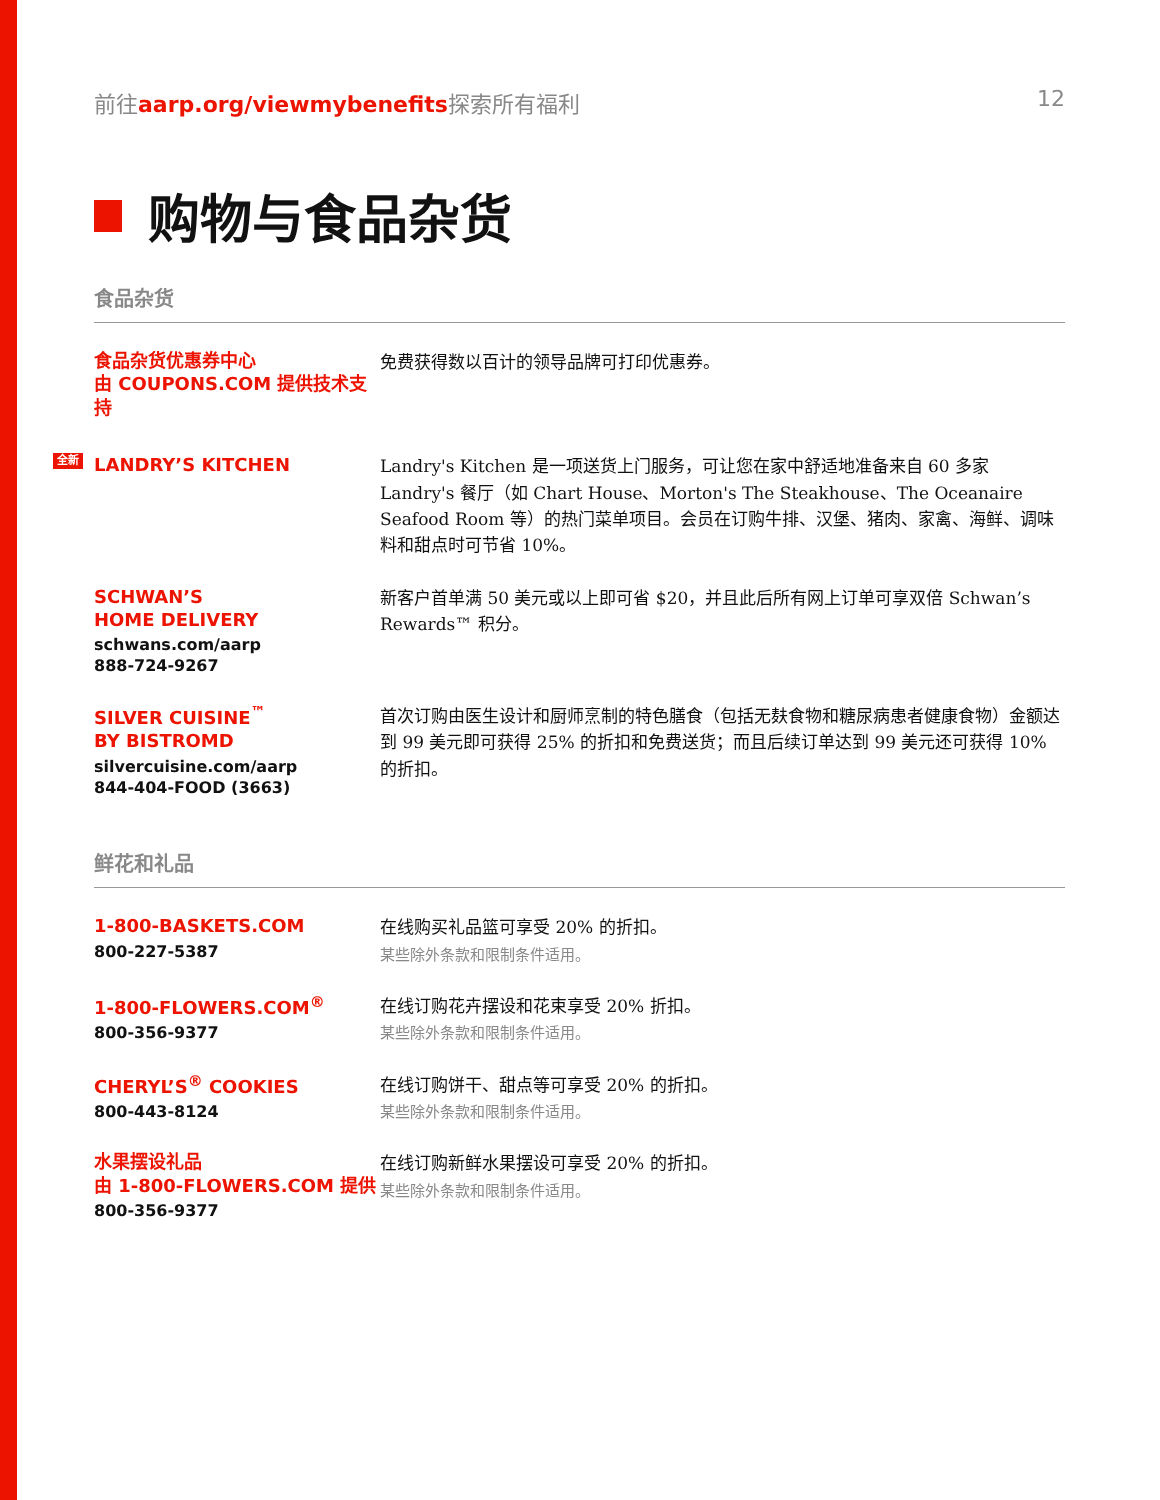前往aarp.org/viewmybenefits探索所有福利 12
购物与食品杂货
食品杂货
食品杂货优惠券中心
由 COUPONS.COM 提供技术支持
免费获得数以百计的领导品牌可打印优惠券。
全新
LANDRY’S KITCHEN
Landry's Kitchen 是一项送货上门服务，可让您在家中舒适地准备来自 60 多家 Landry's 餐厅（如 Chart House、Morton's The Steakhouse、The Oceanaire Seafood Room 等）的热门菜单项目。会员在订购牛排、汉堡、猪肉、家禽、海鲜、调味料和甜点时可节省 10%。
SCHWAN’S
HOME DELIVERY
schwans.com/aarp
888-724-9267
新客户首单满 50 美元或以上即可省 $20，并且此后所有网上订单可享双倍 Schwan’s Rewards™ 积分。
SILVER CUISINE<sup>™</sup>
BY BISTROMD
silvercuisine.com/aarp
844-404-FOOD (3663)
首次订购由医生设计和厨师烹制的特色膳食（包括无麸食物和糖尿病患者健康食物）金额达到 99 美元即可获得 25% 的折扣和免费送货；而且后续订单达到 99 美元还可获得 10% 的折扣。
鲜花和礼品
1-800-BASKETS.COM
800-227-5387
在线购买礼品篮可享受 20% 的折扣。
某些除外条款和限制条件适用。
1-800-FLOWERS.COM<sup>®</sup>
800-356-9377
在线订购花卉摆设和花束享受 20% 折扣。
某些除外条款和限制条件适用。
CHERYL’S<sup>®</sup> COOKIES
800-443-8124
在线订购饼干、甜点等可享受 20% 的折扣。
某些除外条款和限制条件适用。
水果摆设礼品
由 1-800-FLOWERS.COM 提供
800-356-9377
在线订购新鲜水果摆设可享受 20% 的折扣。
某些除外条款和限制条件适用。